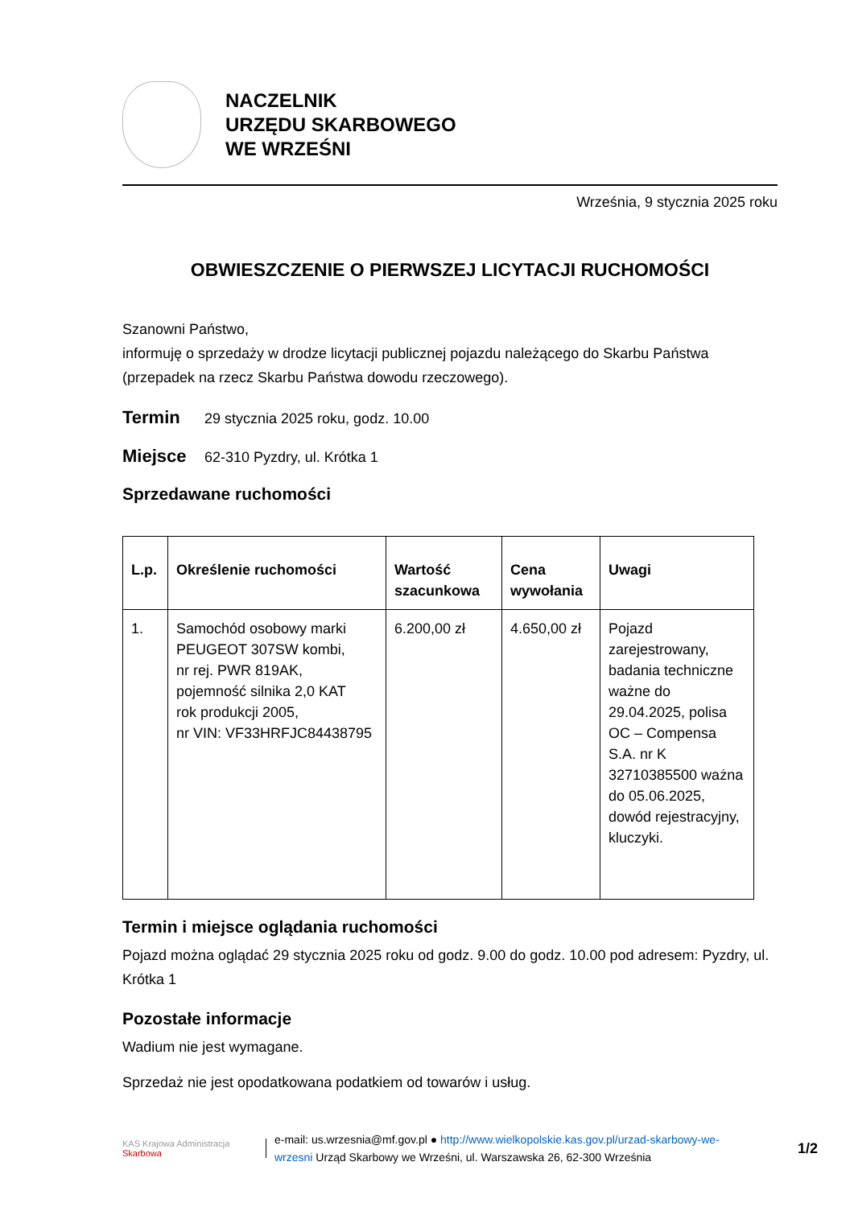NACZELNIK
URZĘDU SKARBOWEGO
WE WRZEŚNI
Września, 9 stycznia 2025 roku
OBWIESZCZENIE O PIERWSZEJ LICYTACJI RUCHOMOŚCI
Szanowni Państwo,
informuję o sprzedaży w drodze licytacji publicznej pojazdu należącego do Skarbu Państwa (przepadek na rzecz Skarbu Państwa dowodu rzeczowego).
Termin 29 stycznia 2025 roku, godz. 10.00
Miejsce 62-310 Pyzdry, ul. Krótka 1
Sprzedawane ruchomości
| L.p. | Określenie ruchomości | Wartość szacunkowa | Cena wywołania | Uwagi |
| --- | --- | --- | --- | --- |
| 1. | Samochód osobowy marki PEUGEOT 307SW kombi, nr rej. PWR 819AK, pojemność silnika 2,0 KAT rok produkcji 2005, nr VIN: VF33HRFJC84438795 | 6.200,00 zł | 4.650,00 zł | Pojazd zarejestrowany, badania techniczne ważne do 29.04.2025, polisa OC – Compensa S.A. nr K 32710385500 ważna do 05.06.2025, dowód rejestracyjny, kluczyki. |
Termin i miejsce oglądania ruchomości
Pojazd można oglądać 29 stycznia 2025 roku od godz. 9.00 do godz. 10.00 pod adresem: Pyzdry, ul. Krótka 1
Pozostałe informacje
Wadium nie jest wymagane.
Sprzedaż nie jest opodatkowana podatkiem od towarów i usług.
KAS Krajowa Administracja
Skarbowa
e-mail: us.wrzesnia@mf.gov.pl ● http://www.wielkopolskie.kas.gov.pl/urzad-skarbowy-we-wrzesni Urząd Skarbowy we Wrześni, ul. Warszawska 26, 62-300 Września
1/2